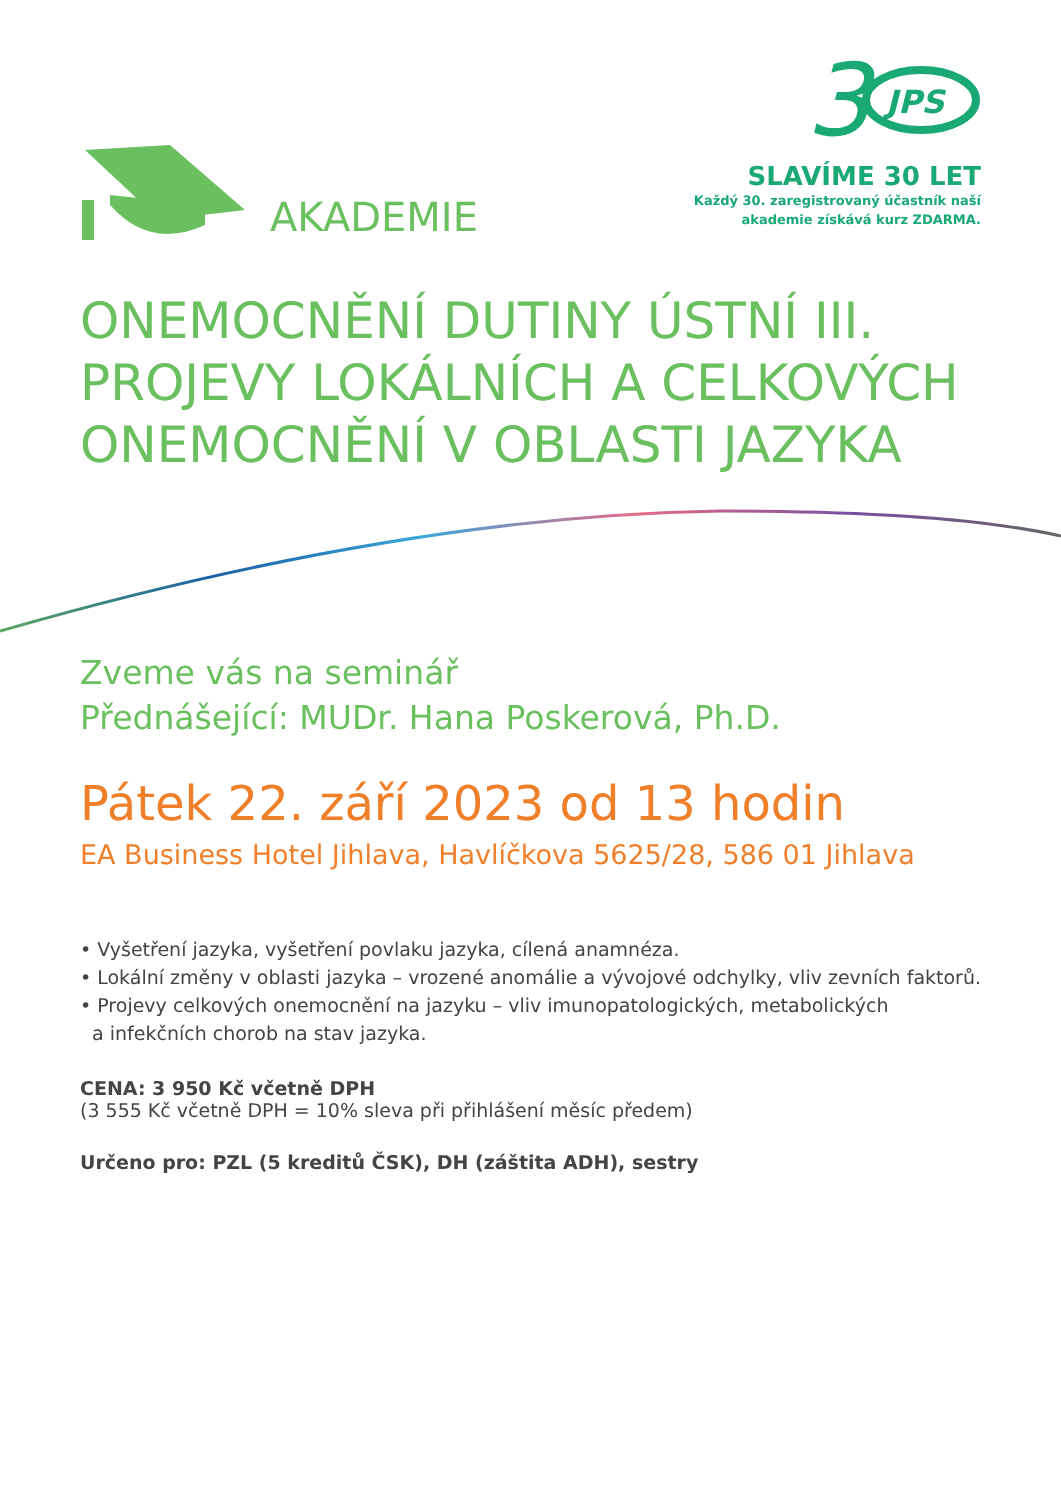AKADEMIE
3
JPS
SLAVÍME 30 LET
Každý 30. zaregistrovaný účastník naší
akademie získává kurz ZDARMA.
ONEMOCNĚNÍ DUTINY ÚSTNÍ III.
PROJEVY LOKÁLNÍCH A CELKOVÝCH
ONEMOCNĚNÍ V OBLASTI JAZYKA
Zveme vás na seminář
Přednášející: MUDr. Hana Poskerová, Ph.D.
Pátek 22. září 2023 od 13 hodin
EA Business Hotel Jihlava, Havlíčkova 5625/28, 586 01 Jihlava
• Vyšetření jazyka, vyšetření povlaku jazyka, cílená anamnéza.
• Lokální změny v oblasti jazyka – vrozené anomálie a vývojové odchylky, vliv zevních faktorů.
• Projevy celkových onemocnění na jazyku – vliv imunopatologických, metabolických
a infekčních chorob na stav jazyka.
CENA: 3 950 Kč včetně DPH
(3 555 Kč včetně DPH = 10% sleva při přihlášení měsíc předem)
Určeno pro: PZL (5 kreditů ČSK), DH (záštita ADH), sestry